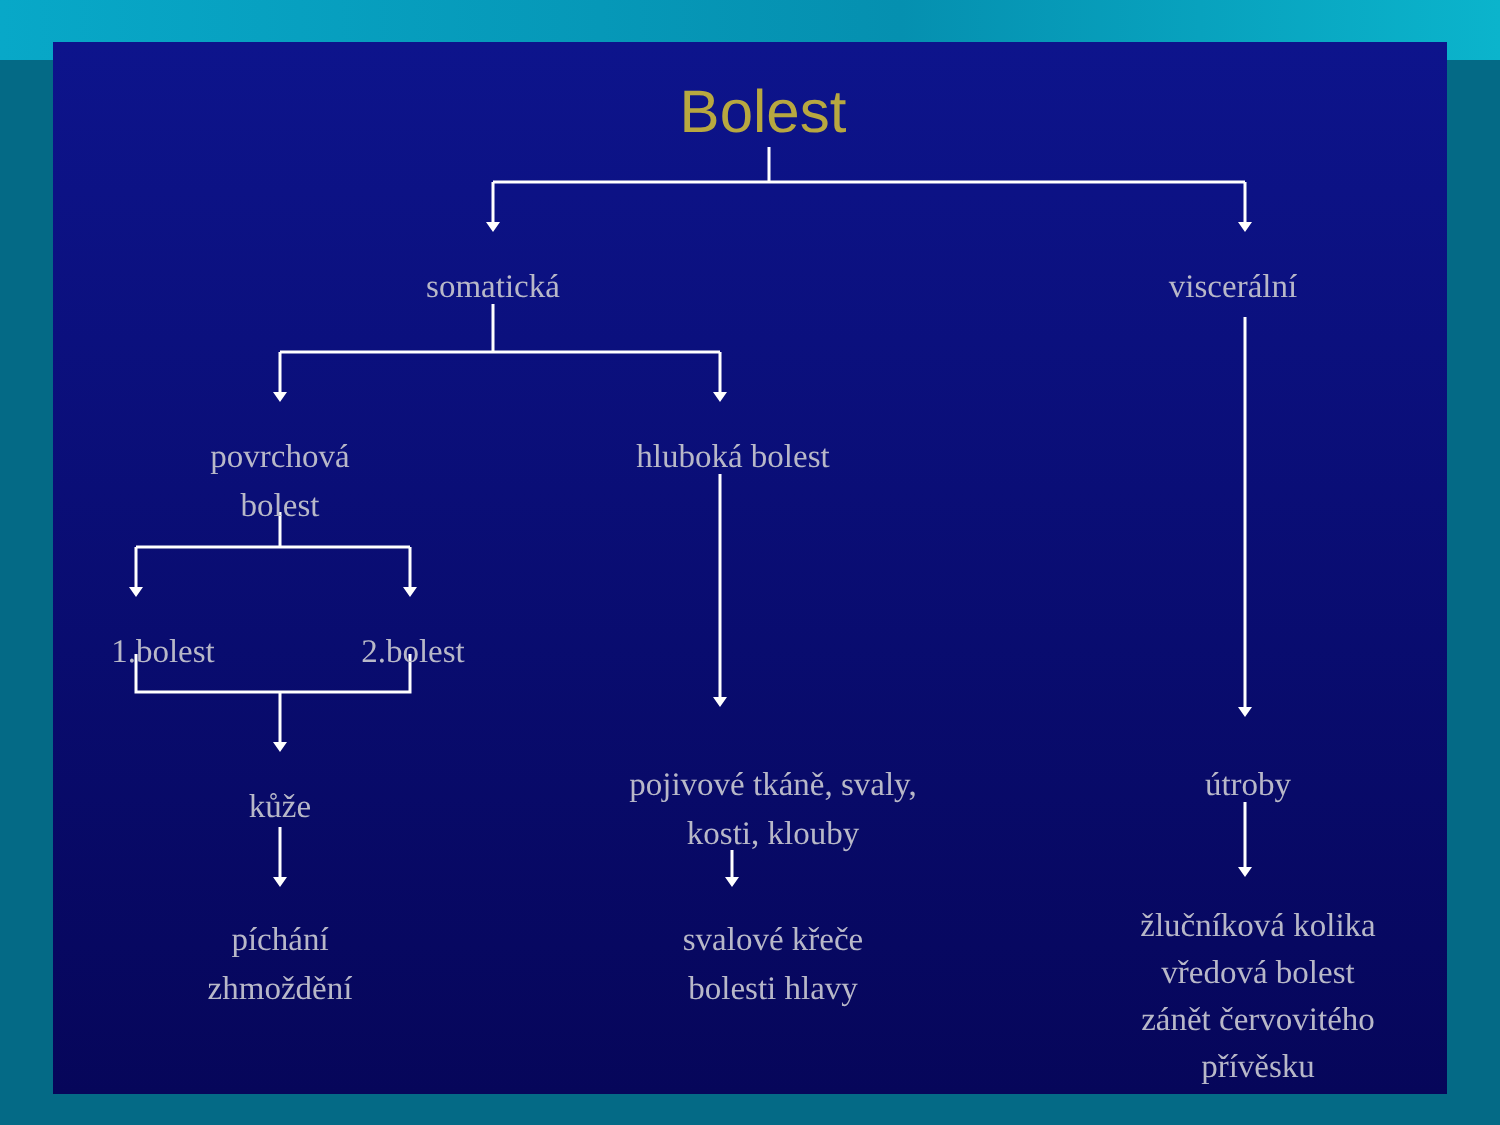Bolest
somatická viscerální
povrchová
bolest
hluboká bolest
1.bolest 2.bolest
kůže
pojivové tkáně, svaly,
kosti, klouby
útroby
píchání
zhmoždění
svalové křeče
bolesti hlavy
žlučníková kolika
vředová bolest
zánět červovitého
přívěsku